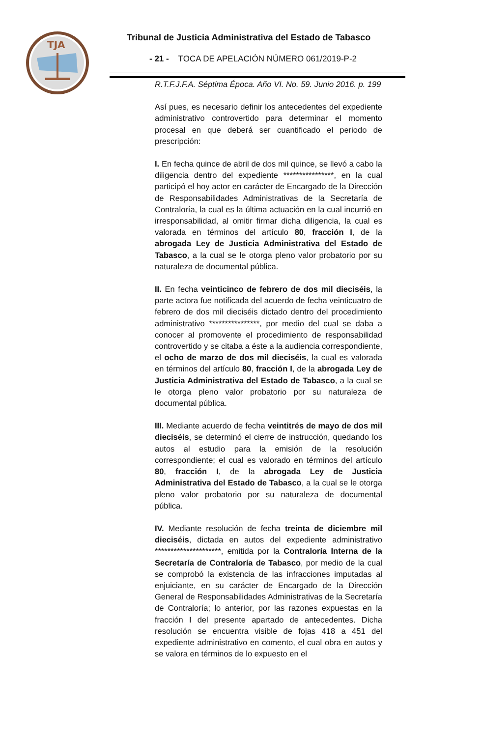TJA
Tribunal de Justicia Administrativa del Estado de Tabasco
- 21 - TOCA DE APELACIÓN NÚMERO 061/2019-P-2
R.T.F.J.F.A. Séptima Época. Año VI. No. 59. Junio 2016. p. 199
Así pues, es necesario definir los antecedentes del expediente administrativo controvertido para determinar el momento procesal en que deberá ser cuantificado el periodo de prescripción:
I. En fecha quince de abril de dos mil quince, se llevó a cabo la diligencia dentro del expediente ****************, en la cual participó el hoy actor en carácter de Encargado de la Dirección de Responsabilidades Administrativas de la Secretaría de Contraloría, la cual es la última actuación en la cual incurrió en irresponsabilidad, al omitir firmar dicha diligencia, la cual es valorada en términos del artículo 80, fracción I, de la abrogada Ley de Justicia Administrativa del Estado de Tabasco, a la cual se le otorga pleno valor probatorio por su naturaleza de documental pública.
II. En fecha veinticinco de febrero de dos mil dieciséis, la parte actora fue notificada del acuerdo de fecha veinticuatro de febrero de dos mil dieciséis dictado dentro del procedimiento administrativo ****************, por medio del cual se daba a conocer al promovente el procedimiento de responsabilidad controvertido y se citaba a éste a la audiencia correspondiente, el ocho de marzo de dos mil dieciséis, la cual es valorada en términos del artículo 80, fracción I, de la abrogada Ley de Justicia Administrativa del Estado de Tabasco, a la cual se le otorga pleno valor probatorio por su naturaleza de documental pública.
III. Mediante acuerdo de fecha veintitrés de mayo de dos mil dieciséis, se determinó el cierre de instrucción, quedando los autos al estudio para la emisión de la resolución correspondiente; el cual es valorado en términos del artículo 80, fracción I, de la abrogada Ley de Justicia Administrativa del Estado de Tabasco, a la cual se le otorga pleno valor probatorio por su naturaleza de documental pública.
IV. Mediante resolución de fecha treinta de diciembre mil dieciséis, dictada en autos del expediente administrativo *********************, emitida por la Contraloría Interna de la Secretaría de Contraloría de Tabasco, por medio de la cual se comprobó la existencia de las infracciones imputadas al enjuiciante, en su carácter de Encargado de la Dirección General de Responsabilidades Administrativas de la Secretaría de Contraloría; lo anterior, por las razones expuestas en la fracción I del presente apartado de antecedentes. Dicha resolución se encuentra visible de fojas 418 a 451 del expediente administrativo en comento, el cual obra en autos y se valora en términos de lo expuesto en el